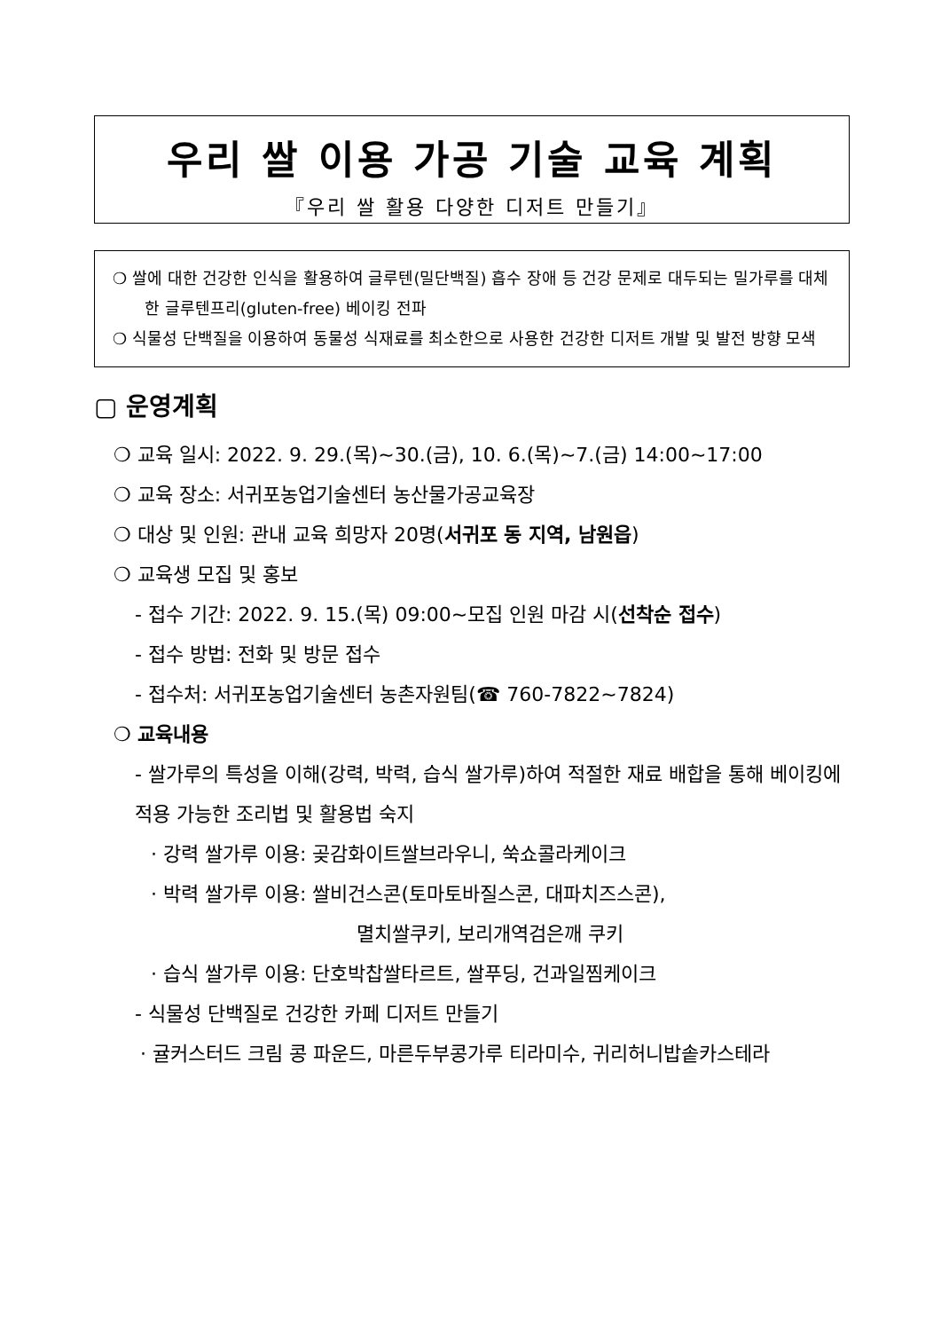우리 쌀 이용 가공 기술 교육 계획
『우리 쌀 활용 다양한 디저트 만들기』
❍ 쌀에 대한 건강한 인식을 활용하여 글루텐(밀단백질) 흡수 장애 등 건강 문제로 대두되는 밀가루를 대체한 글루텐프리(gluten-free) 베이킹 전파
❍ 식물성 단백질을 이용하여 동물성 식재료를 최소한으로 사용한 건강한 디저트 개발 및 발전 방향 모색
▢ 운영계획
❍ 교육 일시: 2022. 9. 29.(목)~30.(금), 10. 6.(목)~7.(금) 14:00~17:00
❍ 교육 장소: 서귀포농업기술센터 농산물가공교육장
❍ 대상 및 인원: 관내 교육 희망자 20명(서귀포 동 지역, 남원읍)
❍ 교육생 모집 및 홍보
- 접수 기간: 2022. 9. 15.(목) 09:00~모집 인원 마감 시(선착순 접수)
- 접수 방법: 전화 및 방문 접수
- 접수처: 서귀포농업기술센터 농촌자원팀(☎ 760-7822~7824)
❍ 교육내용
- 쌀가루의 특성을 이해(강력, 박력, 습식 쌀가루)하여 적절한 재료 배합을 통해 베이킹에 적용 가능한 조리법 및 활용법 숙지
· 강력 쌀가루 이용: 곶감화이트쌀브라우니, 쑥쇼콜라케이크
· 박력 쌀가루 이용: 쌀비건스콘(토마토바질스콘, 대파치즈스콘),
멸치쌀쿠키, 보리개역검은깨 쿠키
· 습식 쌀가루 이용: 단호박찹쌀타르트, 쌀푸딩, 건과일찜케이크
- 식물성 단백질로 건강한 카페 디저트 만들기
· 귤커스터드 크림 콩 파운드, 마른두부콩가루 티라미수, 귀리허니밥솥카스테라